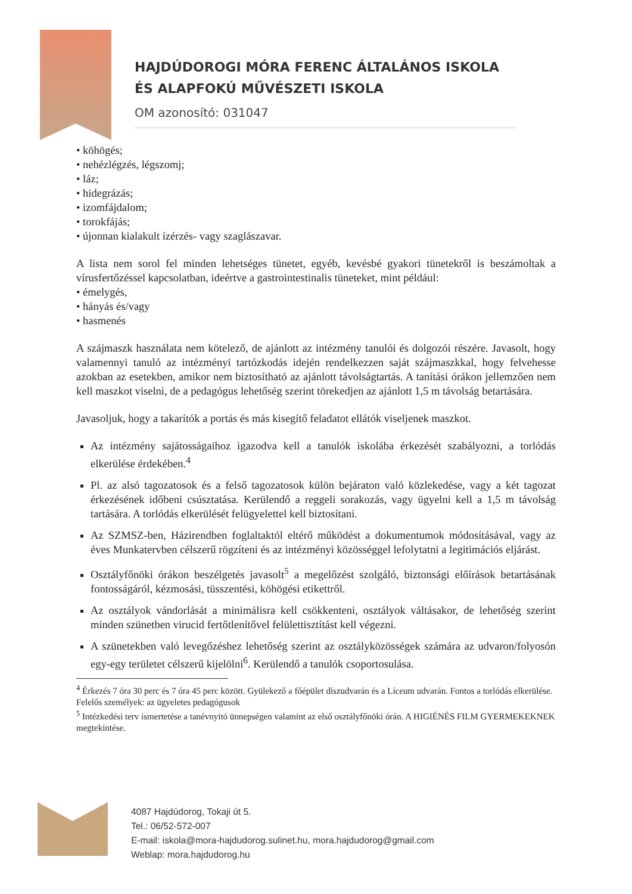HAJDÚDOROGI MÓRA FERENC ÁLTALÁNOS ISKOLA
ÉS ALAPFOKÚ MŰVÉSZETI ISKOLA
OM azonosító: 031047
• köhögés;
• nehézlégzés, légszomj;
• láz;
• hidegrázás;
• izomfájdalom;
• torokfájás;
• újonnan kialakult ízérzés- vagy szaglászavar.
A lista nem sorol fel minden lehetséges tünetet, egyéb, kevésbé gyakori tünetekről is beszámoltak a vírusfertőzéssel kapcsolatban, ideértve a gastrointestinalis tüneteket, mint például:
• émelygés,
• hányás és/vagy
• hasmenés
A szájmaszk használata nem kötelező, de ajánlott az intézmény tanulói és dolgozói részére. Javasolt, hogy valamennyi tanuló az intézményi tartózkodás idején rendelkezzen saját szájmaszkkal, hogy felvehesse azokban az esetekben, amikor nem biztosítható az ajánlott távolságtartás. A tanítási órákon jellemzően nem kell maszkot viselni, de a pedagógus lehetőség szerint törekedjen az ajánlott 1,5 m távolság betartására.
Javasoljuk, hogy a takarítók a portás és más kisegítő feladatot ellátók viseljenek maszkot.
Az intézmény sajátosságaihoz igazodva kell a tanulók iskolába érkezését szabályozni, a torlódás elkerülése érdekében.<sup>4</sup>
Pl. az alsó tagozatosok és a felső tagozatosok külön bejáraton való közlekedése, vagy a két tagozat érkezésének időbeni csúsztatása. Kerülendő a reggeli sorakozás, vagy ügyelni kell a 1,5 m távolság tartására. A torlódás elkerülését felügyelettel kell biztosítani.
Az SZMSZ-ben, Házirendben foglaltaktól eltérő működést a dokumentumok módosításával, vagy az éves Munkatervben célszerű rögzíteni és az intézményi közösséggel lefolytatni a legitimációs eljárást.
Osztályfőnöki órákon beszélgetés javasolt<sup>5</sup> a megelőzést szolgáló, biztonsági előírások betartásának fontosságáról, kézmosási, tüsszentési, köhögési etikettről.
Az osztályok vándorlását a minimálisra kell csökkenteni, osztályok váltásakor, de lehetőség szerint minden szünetben virucid fertőtlenítővel felülettisztítást kell végezni.
A szünetekben való levegőzéshez lehetőség szerint az osztályközösségek számára az udvaron/folyosón egy-egy területet célszerű kijelölni<sup>6</sup>. Kerülendő a tanulók csoportosulása.
<sup>4</sup> Érkezés 7 óra 30 perc és 7 óra 45 perc között. Gyülekező a főépület díszudvarán és a Líceum udvarán. Fontos a torlódás elkerülése. Felelős személyek: az ügyeletes pedagógusok
<sup>5</sup> Intézkedési terv ismertetése a tanévnyitó ünnepségen valamint az első osztályfőnöki órán. A HIGIÉNÉS FILM GYERMEKEKNEK megtekintése.
4087 Hajdúdorog, Tokaji út 5.
Tel.: 06/52-572-007
E-mail: iskola@mora-hajdudorog.sulinet.hu, mora.hajdudorog@gmail.com
Weblap: mora.hajdudorog.hu